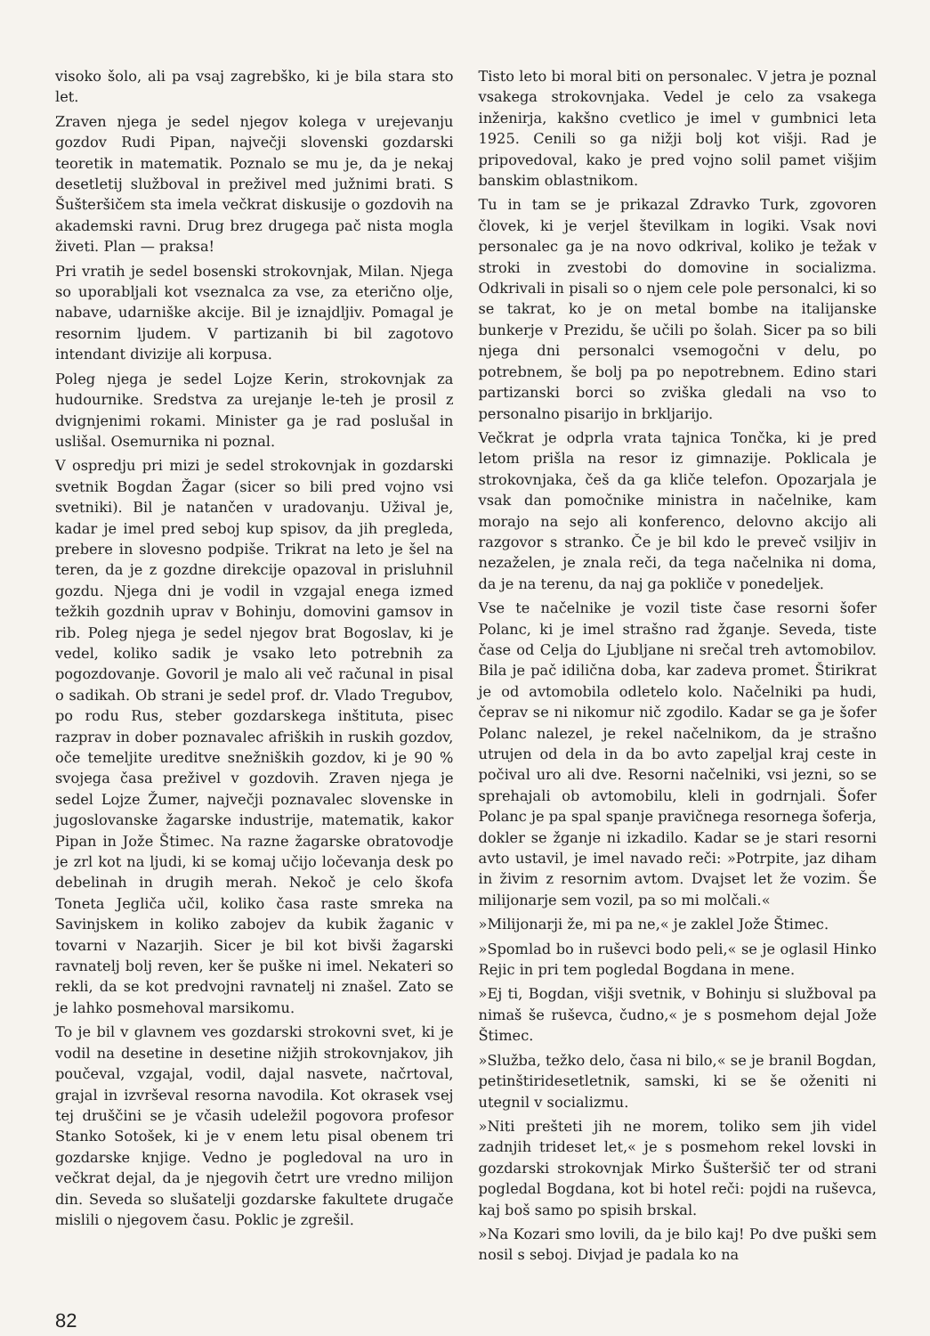visoko šolo, ali pa vsaj zagrebško, ki je bila stara sto let.
Zraven njega je sedel njegov kolega v urejevanju gozdov Rudi Pipan, največji slovenski gozdarski teoretik in matematik. Poznalo se mu je, da je nekaj desetletij služboval in preživel med južnimi brati. S Šušteršičem sta imela večkrat diskusije o gozdovih na akademski ravni. Drug brez drugega pač nista mogla živeti. Plan — praksa!
Pri vratih je sedel bosenski strokovnjak, Milan. Njega so uporabljali kot vseznalca za vse, za eterično olje, nabave, udarniške akcije. Bil je iznajdljiv. Pomagal je resornim ljudem. V partizanih bi bil zagotovo intendant divizije ali korpusa.
Poleg njega je sedel Lojze Kerin, strokovnjak za hudournike. Sredstva za urejanje le-teh je prosil z dvignjenimi rokami. Minister ga je rad poslušal in uslišal. Osemurnika ni poznal.
V ospredju pri mizi je sedel strokovnjak in gozdarski svetnik Bogdan Žagar (sicer so bili pred vojno vsi svetniki). Bil je natančen v uradovanju. Užival je, kadar je imel pred seboj kup spisov, da jih pregleda, prebere in slovesno podpiše. Trikrat na leto je šel na teren, da je z gozdne direkcije opazoval in prisluhnil gozdu. Njega dni je vodil in vzgajal enega izmed težkih gozdnih uprav v Bohinju, domovini gamsov in rib. Poleg njega je sedel njegov brat Bogoslav, ki je vedel, koliko sadik je vsako leto potrebnih za pogozdovanje. Govoril je malo ali več računal in pisal o sadikah. Ob strani je sedel prof. dr. Vlado Tregubov, po rodu Rus, steber gozdarskega inštituta, pisec razprav in dober poznavalec afriških in ruskih gozdov, oče temeljite ureditve snežniških gozdov, ki je 90 % svojega časa preživel v gozdovih. Zraven njega je sedel Lojze Žumer, največji poznavalec slovenske in jugoslovanske žagarske industrije, matematik, kakor Pipan in Jože Štimec. Na razne žagarske obratovodje je zrl kot na ljudi, ki se komaj učijo ločevanja desk po debelinah in drugih merah. Nekoč je celo škofa Toneta Jegliča učil, koliko časa raste smreka na Savinjskem in koliko zabojev da kubik žaganic v tovarni v Nazarjih. Sicer je bil kot bivši žagarski ravnatelj bolj reven, ker še puške ni imel. Nekateri so rekli, da se kot predvojni ravnatelj ni znašel. Zato se je lahko posmehoval marsikomu.
To je bil v glavnem ves gozdarski strokovni svet, ki je vodil na desetine in desetine nižjih strokovnjakov, jih poučeval, vzgajal, vodil, dajal nasvete, načrtoval, grajal in izvrševal resorna navodila. Kot okrasek vsej tej druščini se je včasih udeležil pogovora profesor Stanko Sotošek, ki je v enem letu pisal obenem tri gozdarske knjige. Vedno je pogledoval na uro in večkrat dejal, da je njegovih četrt ure vredno milijon din. Seveda so slušatelji gozdarske fakultete drugače mislili o njegovem času. Poklic je zgrešil.
Tisto leto bi moral biti on personalec. V jetra je poznal vsakega strokovnjaka. Vedel je celo za vsakega inženirja, kakšno cvetlico je imel v gumbnici leta 1925. Cenili so ga nižji bolj kot višji. Rad je pripovedoval, kako je pred vojno solil pamet višjim banskim oblastnikom.
Tu in tam se je prikazal Zdravko Turk, zgovoren človek, ki je verjel številkam in logiki. Vsak novi personalec ga je na novo odkrival, koliko je težak v stroki in zvestobi do domovine in socializma. Odkrivali in pisali so o njem cele pole personalci, ki so se takrat, ko je on metal bombe na italijanske bunkerje v Prezidu, še učili po šolah. Sicer pa so bili njega dni personalci vsemogočni v delu, po potrebnem, še bolj pa po nepotrebnem. Edino stari partizanski borci so zviška gledali na vso to personalno pisarijo in brkljarijo.
Večkrat je odprla vrata tajnica Tončka, ki je pred letom prišla na resor iz gimnazije. Poklicala je strokovnjaka, češ da ga kliče telefon. Opozarjala je vsak dan pomočnike ministra in načelnike, kam morajo na sejo ali konferenco, delovno akcijo ali razgovor s stranko. Če je bil kdo le preveč vsiljiv in nezaželen, je znala reči, da tega načelnika ni doma, da je na terenu, da naj ga pokliče v ponedeljek.
Vse te načelnike je vozil tiste čase resorni šofer Polanc, ki je imel strašno rad žganje. Seveda, tiste čase od Celja do Ljubljane ni srečal treh avtomobilov. Bila je pač idilična doba, kar zadeva promet. Štirikrat je od avtomobila odletelo kolo. Načelniki pa hudi, čeprav se ni nikomur nič zgodilo. Kadar se ga je šofer Polanc nalezel, je rekel načelnikom, da je strašno utrujen od dela in da bo avto zapeljal kraj ceste in počival uro ali dve. Resorni načelniki, vsi jezni, so se sprehajali ob avtomobilu, kleli in godrnjali. Šofer Polanc je pa spal spanje pravičnega resornega šoferja, dokler se žganje ni izkadilo. Kadar se je stari resorni avto ustavil, je imel navado reči: »Potrpite, jaz diham in živim z resornim avtom. Dvajset let že vozim. Še milijonarje sem vozil, pa so mi molčali.«
»Milijonarji že, mi pa ne,« je zaklel Jože Štimec.
»Spomlad bo in ruševci bodo peli,« se je oglasil Hinko Rejic in pri tem pogledal Bogdana in mene.
»Ej ti, Bogdan, višji svetnik, v Bohinju si služboval pa nimaš še ruševca, čudno,« je s posmehom dejal Jože Štimec.
»Služba, težko delo, časa ni bilo,« se je branil Bogdan, petinštiridesetletnik, samski, ki se še oženiti ni utegnil v socializmu.
»Niti prešteti jih ne morem, toliko sem jih videl zadnjih trideset let,« je s posmehom rekel lovski in gozdarski strokovnjak Mirko Šušteršič ter od strani pogledal Bogdana, kot bi hotel reči: pojdi na ruševca, kaj boš samo po spisih brskal.
»Na Kozari smo lovili, da je bilo kaj! Po dve puški sem nosil s seboj. Divjad je padala ko na
82